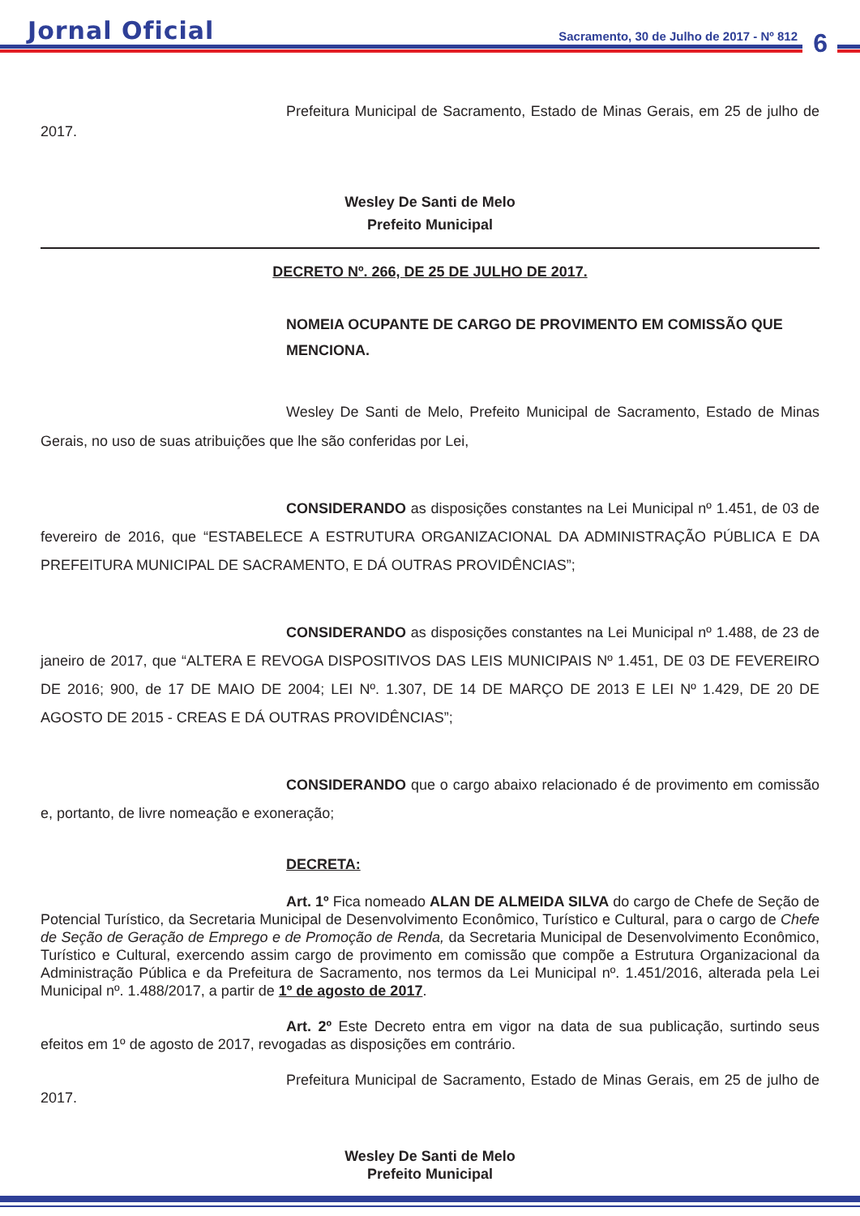Jornal Oficial
Sacramento, 30 de Julho de 2017 - Nº 812
6
Prefeitura Municipal de Sacramento, Estado de Minas Gerais, em 25 de julho de 2017.
Wesley De Santi de Melo
Prefeito Municipal
DECRETO Nº. 266, DE 25 DE JULHO DE 2017.
NOMEIA OCUPANTE DE CARGO DE PROVIMENTO EM COMISSÃO QUE MENCIONA.
Wesley De Santi de Melo, Prefeito Municipal de Sacramento, Estado de Minas Gerais, no uso de suas atribuições que lhe são conferidas por Lei,
CONSIDERANDO as disposições constantes na Lei Municipal nº 1.451, de 03 de fevereiro de 2016, que “ESTABELECE A ESTRUTURA ORGANIZACIONAL DA ADMINISTRAÇÃO PÚBLICA E DA PREFEITURA MUNICIPAL DE SACRAMENTO, E DÁ OUTRAS PROVIDÊNCIAS”;
CONSIDERANDO as disposições constantes na Lei Municipal nº 1.488, de 23 de janeiro de 2017, que “ALTERA E REVOGA DISPOSITIVOS DAS LEIS MUNICIPAIS Nº 1.451, DE 03 DE FEVEREIRO DE 2016; 900, de 17 DE MAIO DE 2004; LEI Nº. 1.307, DE 14 DE MARÇO DE 2013 E LEI Nº 1.429, DE 20 DE AGOSTO DE 2015 - CREAS E DÁ OUTRAS PROVIDÊNCIAS”;
CONSIDERANDO que o cargo abaixo relacionado é de provimento em comissão e, portanto, de livre nomeação e exoneração;
DECRETA:
Art. 1º Fica nomeado ALAN DE ALMEIDA SILVA do cargo de Chefe de Seção de Potencial Turístico, da Secretaria Municipal de Desenvolvimento Econômico, Turístico e Cultural, para o cargo de Chefe de Seção de Geração de Emprego e de Promoção de Renda, da Secretaria Municipal de Desenvolvimento Econômico, Turístico e Cultural, exercendo assim cargo de provimento em comissão que compõe a Estrutura Organizacional da Administração Pública e da Prefeitura de Sacramento, nos termos da Lei Municipal nº. 1.451/2016, alterada pela Lei Municipal nº. 1.488/2017, a partir de 1º de agosto de 2017.
Art. 2º Este Decreto entra em vigor na data de sua publicação, surtindo seus efeitos em 1º de agosto de 2017, revogadas as disposições em contrário.
Prefeitura Municipal de Sacramento, Estado de Minas Gerais, em 25 de julho de 2017.
Wesley De Santi de Melo
Prefeito Municipal